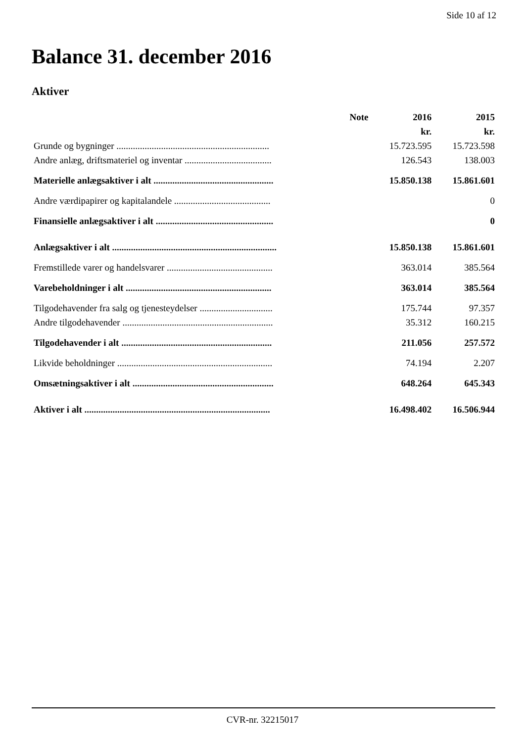Side 10 af 12
Balance 31. december 2016
Aktiver
| | Note | 2016 | 2015 |
| --- | --- | --- | --- |
| | | kr. | kr. |
| Grunde og bygninger ................................................................. | | 15.723.595 | 15.723.598 |
| Andre anlæg, driftsmateriel og inventar ..................................... | | 126.543 | 138.003 |
| Materielle anlægsaktiver i alt ................................................... | | 15.850.138 | 15.861.601 |
| Andre værdipapirer og kapitalandele ......................................... | | | 0 |
| Finansielle anlægsaktiver i alt .................................................. | | | 0 |
| Anlægsaktiver i alt ...................................................................... | | 15.850.138 | 15.861.601 |
| Fremstillede varer og handelsvarer ............................................. | | 363.014 | 385.564 |
| Varebeholdninger i alt .............................................................. | | 363.014 | 385.564 |
| Tilgodehavender fra salg og tjenesteydelser ............................... | | 175.744 | 97.357 |
| Andre tilgodehavender ................................................................ | | 35.312 | 160.215 |
| Tilgodehavender i alt ................................................................ | | 211.056 | 257.572 |
| Likvide beholdninger .................................................................. | | 74.194 | 2.207 |
| Omsætningsaktiver i alt ............................................................ | | 648.264 | 645.343 |
| Aktiver i alt ............................................................................... | | 16.498.402 | 16.506.944 |
CVR-nr. 32215017